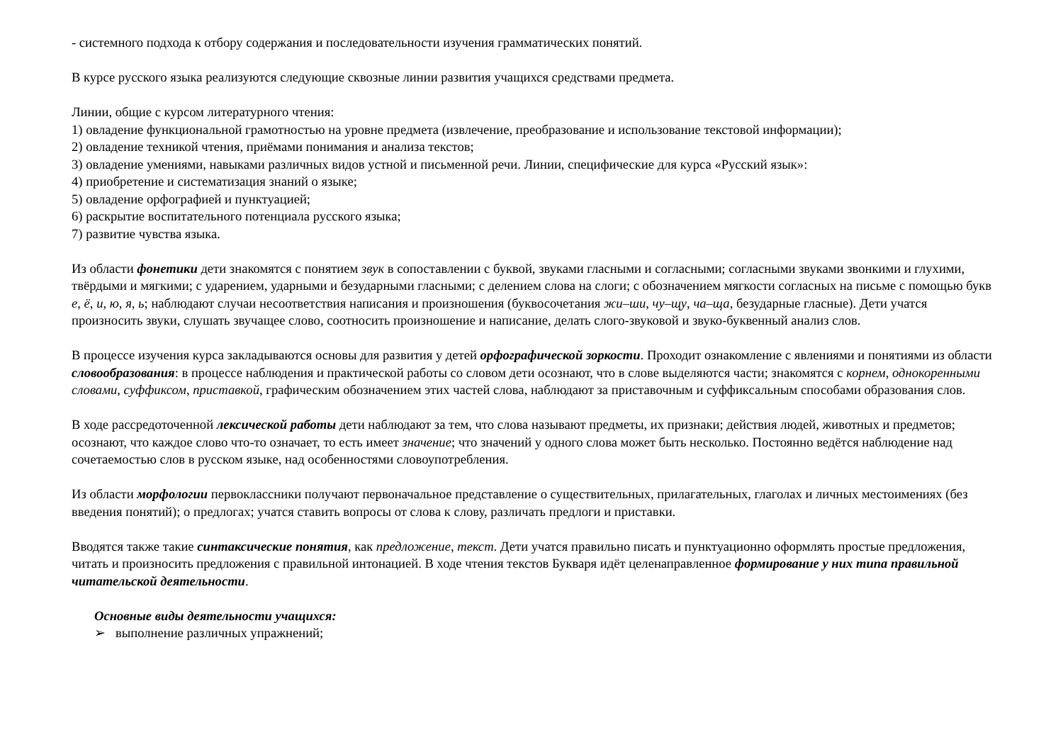- системного подхода к отбору содержания и последовательности изучения грамматических понятий.
В курсе русского языка реализуются следующие сквозные линии развития учащихся средствами предмета.
Линии, общие с курсом литературного чтения:
1) овладение функциональной грамотностью на уровне предмета (извлечение, преобразование и использование текстовой информации);
2) овладение техникой чтения, приёмами понимания и анализа текстов;
3) овладение умениями, навыками различных видов устной и письменной речи. Линии, специфические для курса «Русский язык»:
4) приобретение и систематизация знаний о языке;
5) овладение орфографией и пунктуацией;
6) раскрытие воспитательного потенциала русского языка;
7) развитие чувства языка.
Из области фонетики дети знакомятся с понятием звук в сопоставлении с буквой, звуками гласными и согласными; согласными звуками звонкими и глухими, твёрдыми и мягкими; с ударением, ударными и безударными гласными; с делением слова на слоги; с обозначением мягкости согласных на письме с помощью букв е, ё, и, ю, я, ь; наблюдают случаи несоответствия написания и произношения (буквосочетания жи–ши, чу–щу, ча–ща, безударные гласные). Дети учатся произносить звуки, слушать звучащее слово, соотносить произношение и написание, делать слого-звуковой и звуко-буквенный анализ слов.
В процессе изучения курса закладываются основы для развития у детей орфографической зоркости. Проходит ознакомление с явлениями и понятиями из области словообразования: в процессе наблюдения и практической работы со словом дети осознают, что в слове выделяются части; знакомятся с корнем, однокоренными словами, суффиксом, приставкой, графическим обозначением этих частей слова, наблюдают за приставочным и суффиксальным способами образования слов.
В ходе рассредоточенной лексической работы дети наблюдают за тем, что слова называют предметы, их признаки; действия людей, животных и предметов; осознают, что каждое слово что-то означает, то есть имеет значение; что значений у одного слова может быть несколько. Постоянно ведётся наблюдение над сочетаемостью слов в русском языке, над особенностями словоупотребления.
Из области морфологии первоклассники получают первоначальное представление о существительных, прилагательных, глаголах и личных местоимениях (без введения понятий); о предлогах; учатся ставить вопросы от слова к слову, различать предлоги и приставки.
Вводятся также такие синтаксические понятия, как предложение, текст. Дети учатся правильно писать и пунктуационно оформлять простые предложения, читать и произносить предложения с правильной интонацией. В ходе чтения текстов Букваря идёт целенаправленное формирование у них типа правильной читательской деятельности.
Основные виды деятельности учащихся:
➢ выполнение различных упражнений;